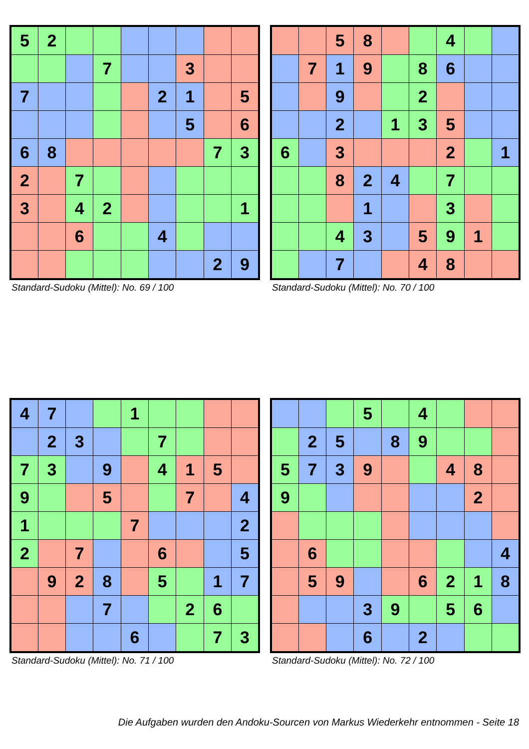| 5 | 2 | | | | | | | |
| | | | 7 | | | 3 | | |
| 7 | | | | | 2 | 1 | | 5 |
| | | | | | | 5 | | 6 |
| 6 | 8 | | | | | | 7 | 3 |
| 2 | | 7 | | | | | | |
| 3 | | 4 | 2 | | | | | 1 |
| | | 6 | | | 4 | | | |
| | | | | | | | 2 | 9 |
Standard-Sudoku (Mittel): No. 69 / 100
| | | 5 | 8 | | | 4 | | |
| | 7 | 1 | 9 | | 8 | 6 | | |
| | | 9 | | | 2 | | | |
| | | 2 | | 1 | 3 | 5 | | |
| 6 | | 3 | | | | 2 | | 1 |
| | | 8 | 2 | 4 | | 7 | | |
| | | | 1 | | | 3 | | |
| | | 4 | 3 | | 5 | 9 | 1 | |
| | | 7 | | | 4 | 8 | | |
Standard-Sudoku (Mittel): No. 70 / 100
| 4 | 7 | | | 1 | | | | |
| | 2 | 3 | | | 7 | | | |
| 7 | 3 | | 9 | | 4 | 1 | 5 | |
| 9 | | | 5 | | | 7 | | 4 |
| 1 | | | | 7 | | | | 2 |
| 2 | | 7 | | | 6 | | | 5 |
| | 9 | 2 | 8 | | 5 | | 1 | 7 |
| | | | 7 | | | 2 | 6 | |
| | | | | 6 | | | 7 | 3 |
Standard-Sudoku (Mittel): No. 71 / 100
| | | | 5 | | 4 | | | |
| | 2 | 5 | | 8 | 9 | | | |
| 5 | 7 | 3 | 9 | | | 4 | 8 | |
| 9 | | | | | | | 2 | |
| | 6 | | | | | | | 4 |
| | 5 | 9 | | | 6 | 2 | 1 | 8 |
| | | | 3 | 9 | | 5 | 6 | |
| | | | 6 | | 2 | | | |
Standard-Sudoku (Mittel): No. 72 / 100
Die Aufgaben wurden den Andoku-Sourcen von Markus Wiederkehr entnommen - Seite 18